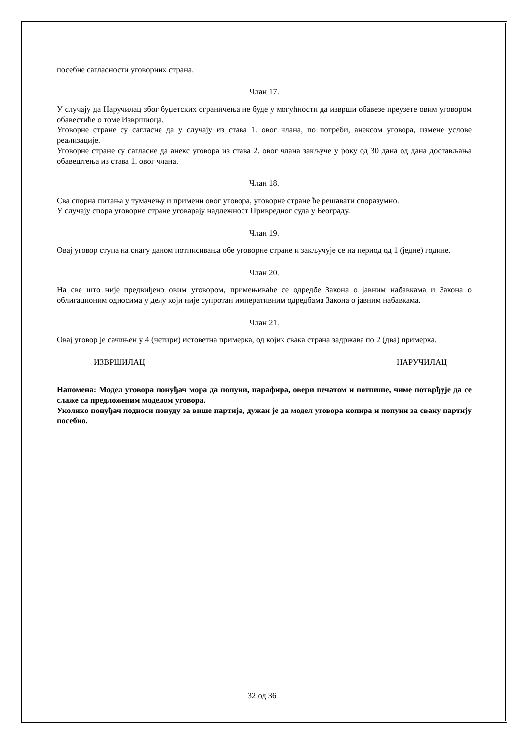посебне сагласности уговорних страна.
Члан 17.
У случају да Наручилац због буџетских ограничења не буде у могућности да изврши обавезе преузете овим уговором обавестиће о томе Извршиоца.
Уговорне стране су сагласне да у случају из става 1. овог члана, по потреби, анексом уговора, измене услове реализације.
Уговорне стране су сагласне да анекс уговора из става 2. овог члана закључе у року од 30 дана од дана достављања обавештења из става 1. овог члана.
Члан 18.
Сва спорна питања у тумачењу и примени овог уговора, уговорне стране ће решавати споразумно.
У случају спора уговорне стране уговарају надлежност Привредног суда у Београду.
Члан 19.
Овај уговор ступа на снагу даном потписивања обе уговорне стране и закључује се на период од 1 (једне) године.
Члан 20.
На све што није предвиђено овим уговором, примењиваће се одредбе Закона о јавним набавкама и Закона о облигационим односима у делу који није супротан императивним одредбама Закона о јавним набавкама.
Члан 21.
Овај уговор је сачињен у 4 (четири) истоветна примерка, од којих свака страна задржава по 2 (два) примерка.
ИЗВРШИЛАЦ НАРУЧИЛАЦ
Напомена: Модел уговора понуђач мора да попуни, парафира, овери печатом и потпише, чиме потврђује да се слаже са предложеним моделом уговора.
Уколико понуђач подноси понуду за више партија, дужан је да модел уговора копира и попуни за сваку партију посебно.
32 од 36